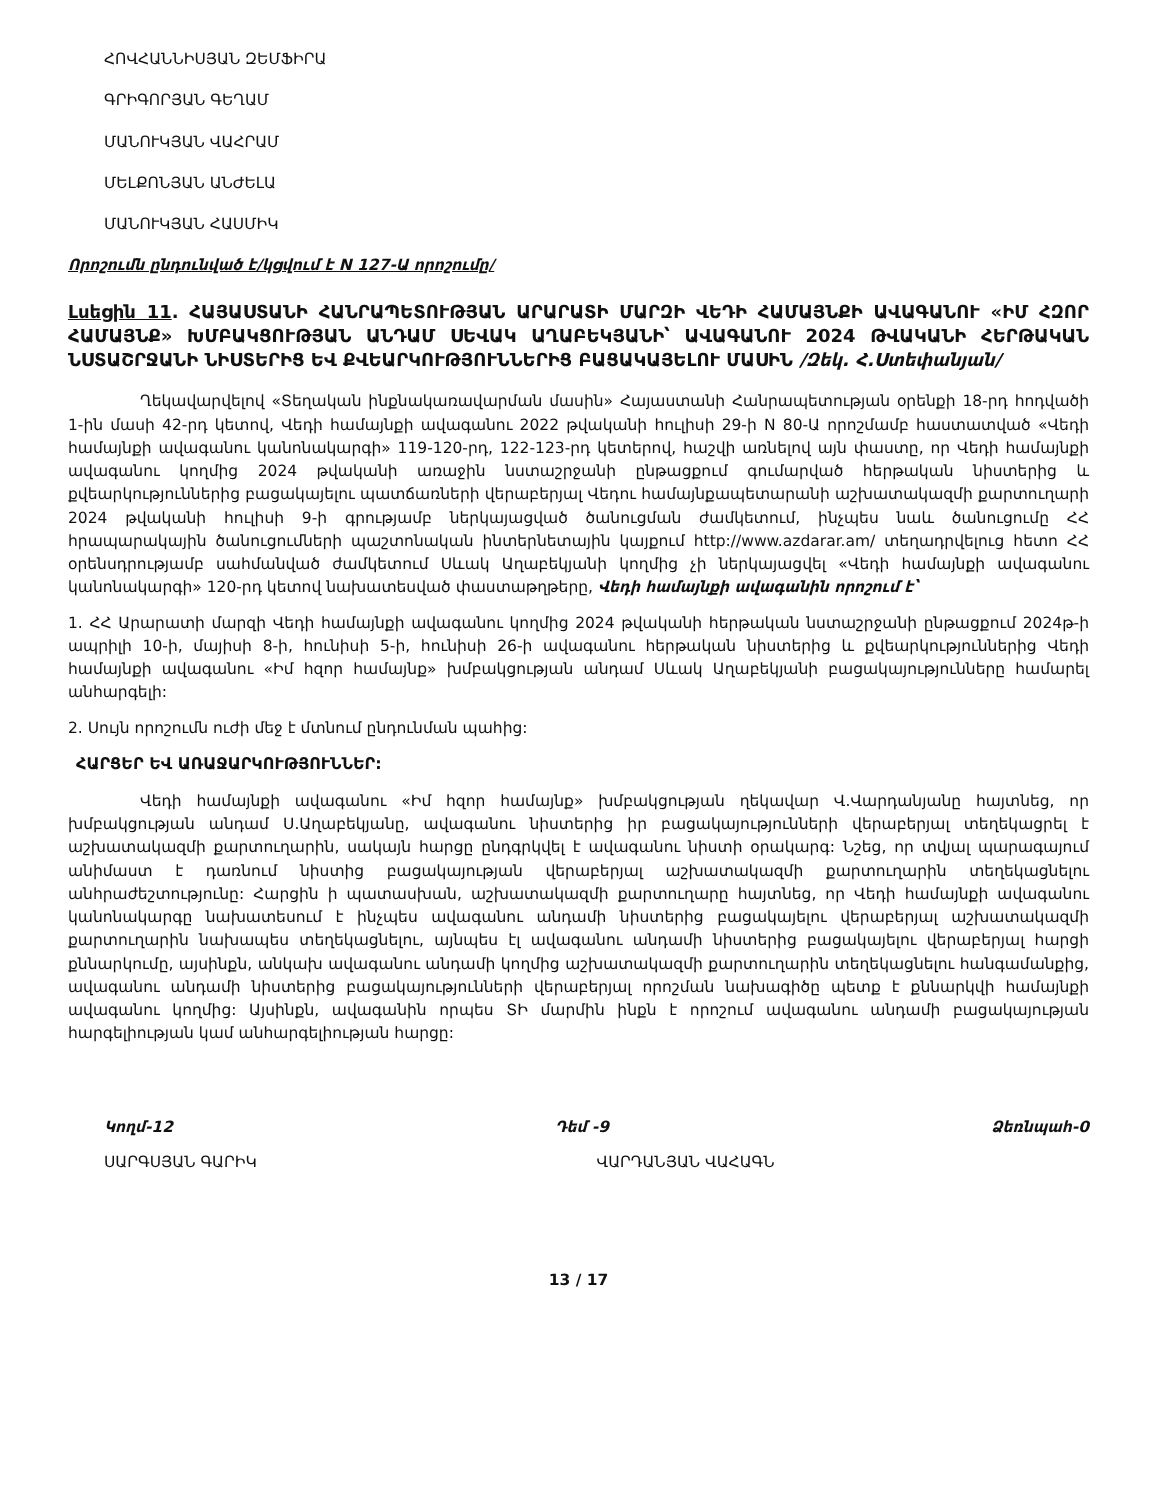ՀՈՎՀԱՆՆԻՍՅԱՆ ԶԵՄՖԻՐԱ
ԳՐԻԳՈՐՅԱՆ ԳԵՂԱՄ
ՄԱՆՈՒԿՅԱՆ ՎԱՀՐԱՄ
ՄԵԼՔՈՆՅԱՆ ԱՆԺԵԼԱ
ՄԱՆՈՒԿՅԱՆ ՀԱՍՄԻԿ
Որոշումն ընդունված է/կցվում է N 127-Ա որոշումը/
Լսեցին 11. ՀԱՅԱՍՏԱՆԻ ՀԱՆՐԱՊԵՏՈՒԹՅԱՆ ԱՐԱՐԱՏԻ ՄԱՐԶԻ ՎԵԴԻ ՀԱՄԱՅՆՔԻ ԱՎԱԳԱՆՈՒ «ԻՄ ՀԶՈՐ ՀԱՄԱՅՆՔ» ԽՄԲԱԿՑՈՒԹՅԱՆ ԱՆԴԱՄ ՍԵՎԱԿ ԱՂԱԲԵԿՅԱՆԻ՝ ԱՎԱԳԱՆՈՒ 2024 ԹՎԱԿԱՆԻ ՀԵՐԹԱԿԱՆ ՆՍՏԱՇՐՋԱՆԻ ՆԻՍՏԵՐԻՑ ԵՎ ՔՎԵԱՐԿՈՒԹՅՈՒՆՆԵՐԻՑ ԲԱՑԱԿԱՅԵԼՈՒ ՄԱՍԻՆ /Զեկ. Հ.Ստեփանյան/
Ղեկավարվելով «Տեղական ինքնակառավարման մասին» Հայաստանի Հանրապետության օրենքի 18-րդ հոդվածի 1-ին մասի 42-րդ կետով, Վեդի համայնքի ավագանու 2022 թվականի հուլիսի 29-ի N 80-Ա որոշմամբ հաստատված «Վեդի համայնքի ավագանու կանոնակարգի» 119-120-րդ, 122-123-րդ կետերով, հաշվի առնելով այն փաստը, որ Վեդի համայնքի ավագանու կողմից 2024 թվականի առաջին նստաշրջանի ընթացքում գումարված հերթական նիստերից և քվեարկություններից բացակայելու պատճառների վերաբերյալ Վեդու համայնքապետարանի աշխատակազմի քարտուղարի 2024 թվականի հուլիսի 9-ի գրությամբ ներկայացված ծանուցման ժամկետում, ինչպես նաև ծանուցումը ՀՀ հրապարակային ծանուցումների պաշտոնական ինտերնետային կայքում http://www.azdarar.am/ տեղադրվելուց հետո ՀՀ օրենսդրությամբ սահմանված ժամկետում Սևակ Աղաբեկյանի կողմից չի ներկայացվել «Վեդի համայնքի ավագանու կանոնակարգի» 120-րդ կետով նախատեսված փաստաթղթերը, Վեդի համայնքի ավագանին որոշում է՝
1. ՀՀ Արարատի մարզի Վեդի համայնքի ավագանու կողմից 2024 թվականի հերթական նստաշրջանի ընթացքում 2024թ-ի ապրիլի 10-ի, մայիսի 8-ի, հունիսի 5-ի, հունիսի 26-ի ավագանու հերթական նիստերից և քվեարկություններից Վեդի համայնքի ավագանու «Իմ հզոր համայնք» խմբակցության անդամ Սևակ Աղաբեկյանի բացակայությունները համարել անհարգելի:
2. Սույն որոշումն ուժի մեջ է մտնում ընդունման պահից:
ՀԱՐՑԵՐ ԵՎ ԱՌԱՋԱՐԿՈՒԹՅՈՒՆՆԵՐ:
Վեդի համայնքի ավագանու «Իմ հզոր համայնք» խմբակցության ղեկավար Վ.Վարդանյանը հայտնեց, որ խմբակցության անդամ Ս.Աղաբեկյանը, ավագանու նիստերից իր բացակայությունների վերաբերյալ տեղեկացրել է աշխատակազմի քարտուղարին, սակայն հարցը ընդգրկվել է ավագանու նիստի օրակարգ: Նշեց, որ տվյալ պարագայում անիմաստ է դառնում նիստից բացակայության վերաբերյալ աշխատակազմի քարտուղարին տեղեկացնելու անհրաժեշտությունը: Հարցին ի պատասխան, աշխատակազմի քարտուղարը հայտնեց, որ Վեդի համայնքի ավագանու կանոնակարգը նախատեսում է ինչպես ավագանու անդամի նիստերից բացակայելու վերաբերյալ աշխատակազմի քարտուղարին նախապես տեղեկացնելու, այնպես էլ ավագանու անդամի նիստերից բացակայելու վերաբերյալ հարցի քննարկումը, այսինքն, անկախ ավագանու անդամի կողմից աշխատակազմի քարտուղարին տեղեկացնելու հանգամանքից, ավագանու անդամի նիստերից բացակայությունների վերաբերյալ որոշման նախագիծը պետք է քննարկվի համայնքի ավագանու կողմից: Այսինքն, ավագանին որպես ՏԻ մարմին ինքն է որոշում ավագանու անդամի բացակայության հարգելիության կամ անհարգելիության հարցը:
Կողմ-12 Դեմ -9 Ձեռնպահ-0
ՍԱՐԳՍՅԱՆ ԳԱՐԻԿ ՎԱՐԴԱՆՅԱՆ ՎԱՀԱԳՆ
13 / 17